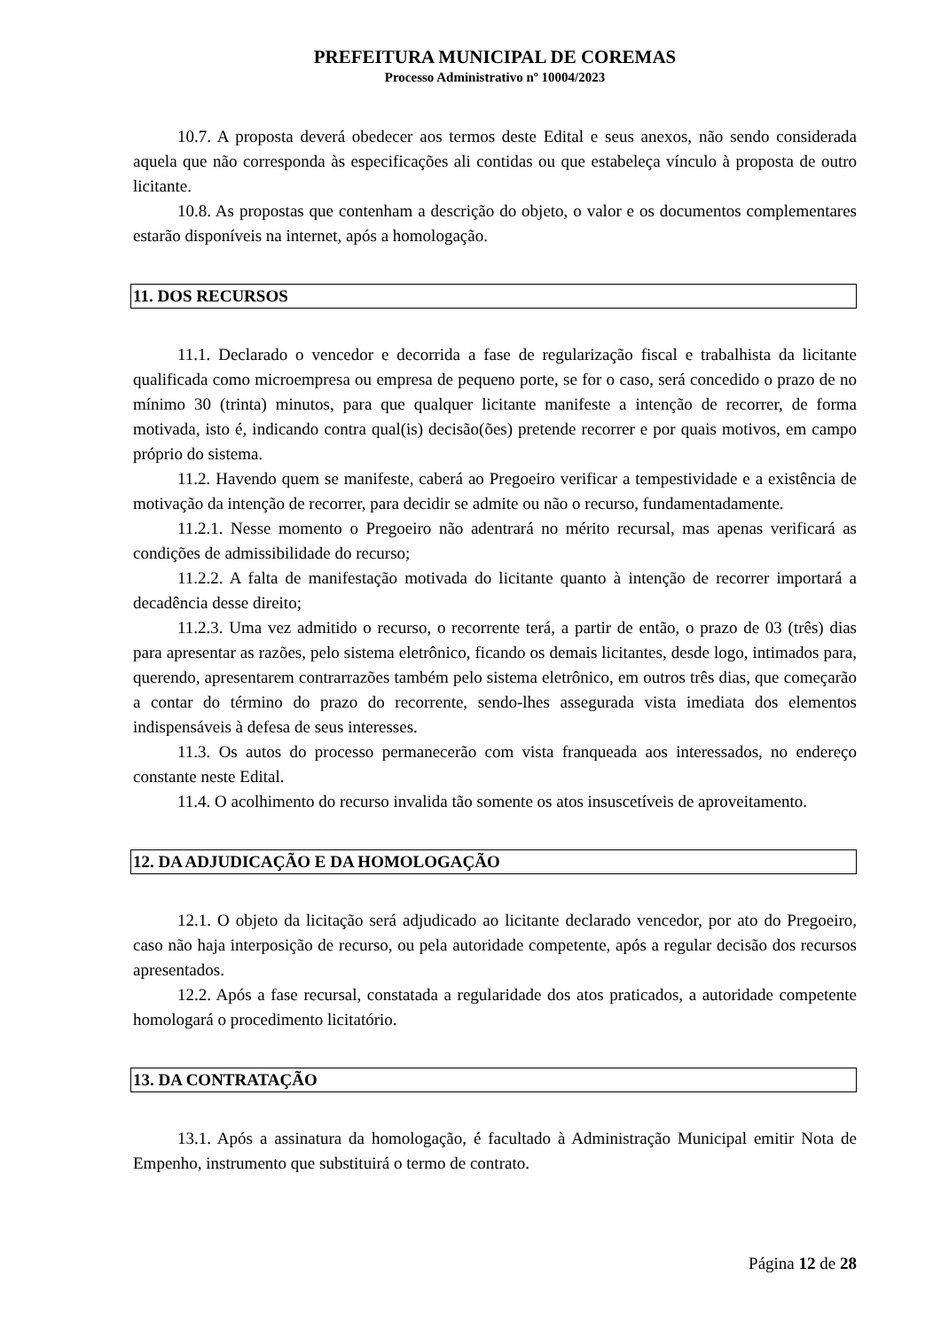PREFEITURA MUNICIPAL DE COREMAS
Processo Administrativo nº 10004/2023
10.7. A proposta deverá obedecer aos termos deste Edital e seus anexos, não sendo considerada aquela que não corresponda às especificações ali contidas ou que estabeleça vínculo à proposta de outro licitante.
10.8. As propostas que contenham a descrição do objeto, o valor e os documentos complementares estarão disponíveis na internet, após a homologação.
11. DOS RECURSOS
11.1. Declarado o vencedor e decorrida a fase de regularização fiscal e trabalhista da licitante qualificada como microempresa ou empresa de pequeno porte, se for o caso, será concedido o prazo de no mínimo 30 (trinta) minutos, para que qualquer licitante manifeste a intenção de recorrer, de forma motivada, isto é, indicando contra qual(is) decisão(ões) pretende recorrer e por quais motivos, em campo próprio do sistema.
11.2. Havendo quem se manifeste, caberá ao Pregoeiro verificar a tempestividade e a existência de motivação da intenção de recorrer, para decidir se admite ou não o recurso, fundamentadamente.
11.2.1. Nesse momento o Pregoeiro não adentrará no mérito recursal, mas apenas verificará as condições de admissibilidade do recurso;
11.2.2. A falta de manifestação motivada do licitante quanto à intenção de recorrer importará a decadência desse direito;
11.2.3. Uma vez admitido o recurso, o recorrente terá, a partir de então, o prazo de 03 (três) dias para apresentar as razões, pelo sistema eletrônico, ficando os demais licitantes, desde logo, intimados para, querendo, apresentarem contrarrazões também pelo sistema eletrônico, em outros três dias, que começarão a contar do término do prazo do recorrente, sendo-lhes assegurada vista imediata dos elementos indispensáveis à defesa de seus interesses.
11.3. Os autos do processo permanecerão com vista franqueada aos interessados, no endereço constante neste Edital.
11.4. O acolhimento do recurso invalida tão somente os atos insuscetíveis de aproveitamento.
12. DA ADJUDICAÇÃO E DA HOMOLOGAÇÃO
12.1. O objeto da licitação será adjudicado ao licitante declarado vencedor, por ato do Pregoeiro, caso não haja interposição de recurso, ou pela autoridade competente, após a regular decisão dos recursos apresentados.
12.2. Após a fase recursal, constatada a regularidade dos atos praticados, a autoridade competente homologará o procedimento licitatório.
13. DA CONTRATAÇÃO
13.1. Após a assinatura da homologação, é facultado à Administração Municipal emitir Nota de Empenho, instrumento que substituirá o termo de contrato.
Página 12 de 28